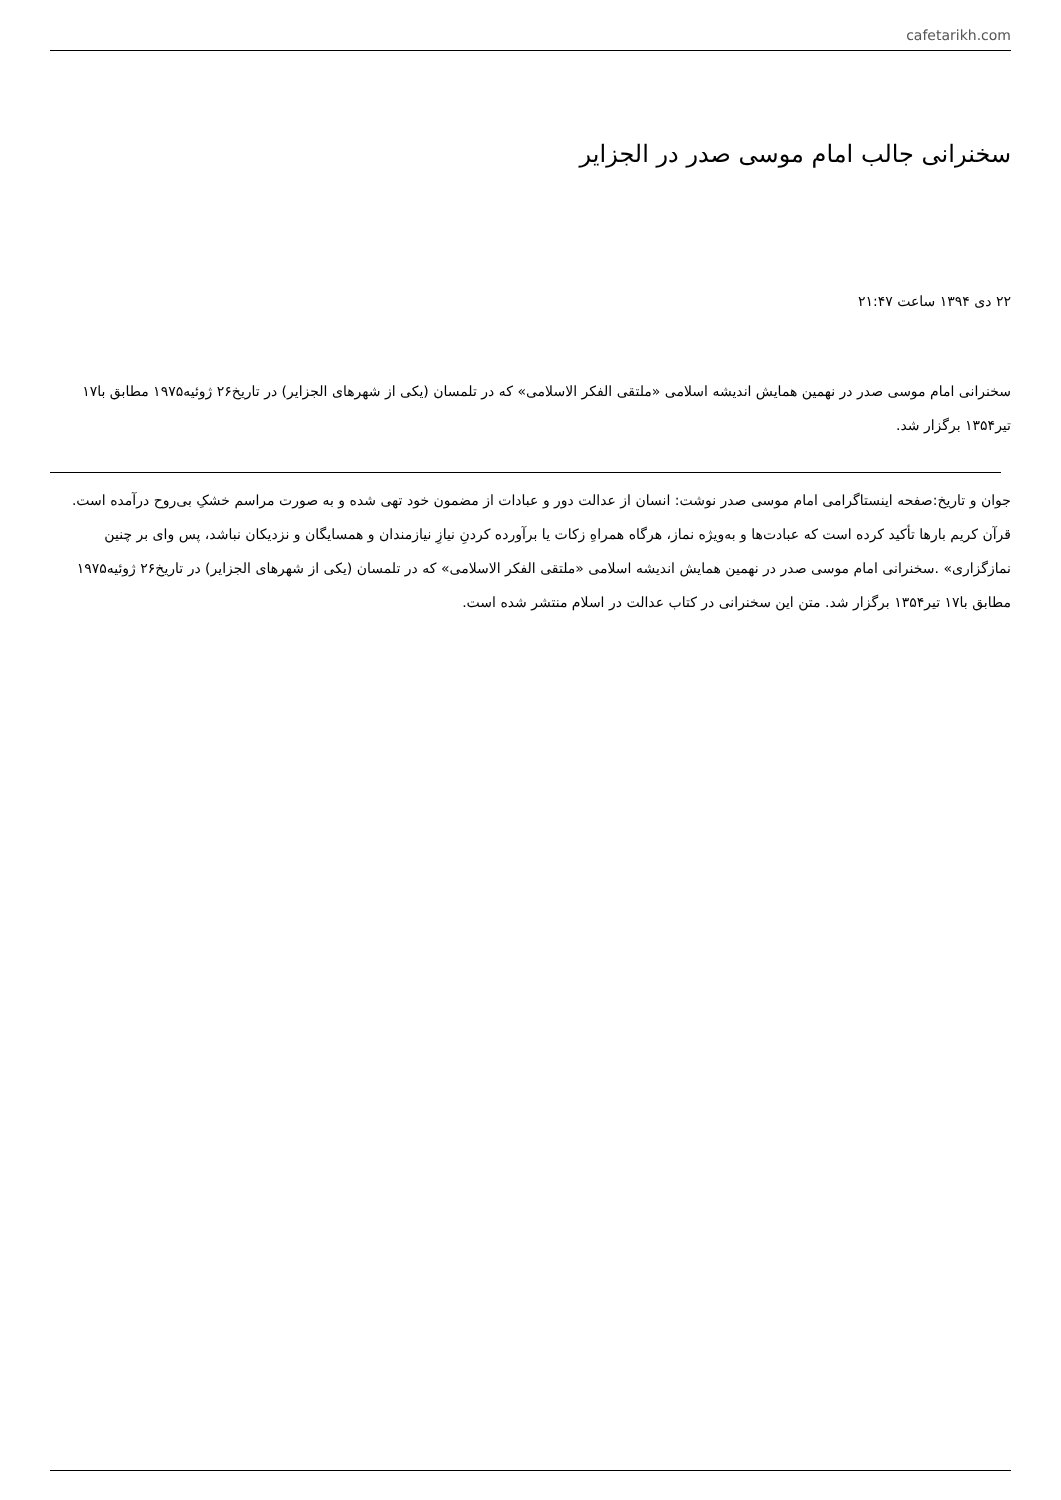cafetarikh.com
سخنرانی جالب امام موسی صدر در الجزایر
۲۲ دی ۱۳۹۴ ساعت ۲۱:۴۷
سخنرانی امام موسی صدر در نهمین همایش اندیشه اسلامی «ملتقی الفکر الاسلامی» که در تلمسان (یکی از شهرهای الجزایر) در تاریخ۲۶ ژوئیه۱۹۷۵ مطابق با۱۷ تیر۱۳۵۴ برگزار شد.
جوان و تاریخ:صفحه اینستاگرامی امام موسی صدر نوشت: انسان از عدالت دور و عبادات از مضمون خود تهی شده و به صورت مراسم خشکِ بی‌روح درآمده است. قرآن کریم بارها تأکید کرده است که عبادت‌ها و به‌ویژه نماز، هرگاه همراهِ زکات یا برآورده کردنِ نیازِ نیازمندان و همسایگان و نزدیکان نباشد، پس وای بر چنین نمازگزاری» .سخنرانی امام موسی صدر در نهمین همایش اندیشه اسلامی «ملتقی الفکر الاسلامی» که در تلمسان (یکی از شهرهای الجزایر) در تاریخ۲۶ ژوئیه۱۹۷۵ مطابق با۱۷ تیر۱۳۵۴ برگزار شد. متن این سخنرانی در کتاب عدالت در اسلام منتشر شده است.